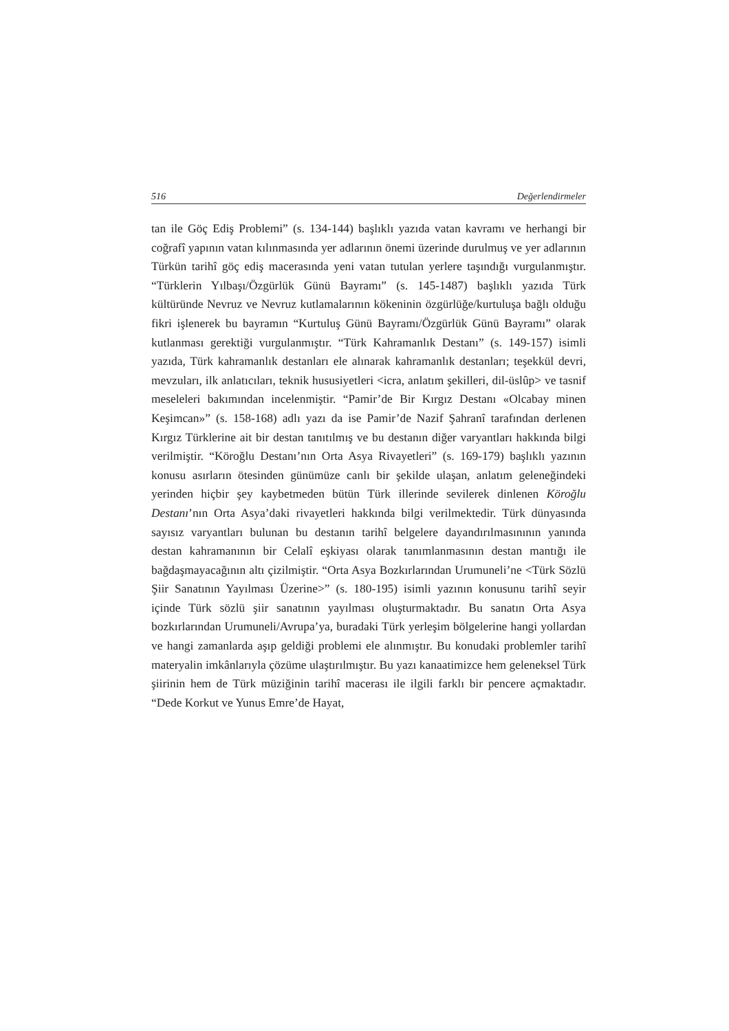516 Değerlendirmeler
tan ile Göç Ediş Problemi” (s. 134-144) başlıklı yazıda vatan kavramı ve herhangi bir coğrafî yapının vatan kılınmasında yer adlarının önemi üzerinde durulmuş ve yer adlarının Türkün tarihî göç ediş macerasında yeni vatan tutulan yerlere taşındığı vurgulanmıştır. “Türklerin Yılbaşı/Özgürlük Günü Bayramı” (s. 145-1487) başlıklı yazıda Türk kültüründe Nevruz ve Nevruz kutlamalarının kökeninin özgürlüğe/kurtuluşa bağlı olduğu fikri işlenerek bu bayramın “Kurtuluş Günü Bayramı/Özgürlük Günü Bayramı” olarak kutlanması gerektiği vurgulanmıştır. “Türk Kahramanlık Destanı” (s. 149-157) isimli yazıda, Türk kahramanlık destanları ele alınarak kahramanlık destanları; teşekkül devri, mevzuları, ilk anlatıcıları, teknik hususiyetleri <icra, anlatım şekilleri, dil-üslûp> ve tasnif meseleleri bakımından incelenmiştir. “Pamir’de Bir Kırgız Destanı «Olcabay minen Keşimcan»” (s. 158-168) adlı yazı da ise Pamir’de Nazif Şahranî tarafından derlenen Kırgız Türklerine ait bir destan tanıtılmış ve bu destanın diğer varyantları hakkında bilgi verilmiştir. “Köroğlu Destanı’nın Orta Asya Rivayetleri” (s. 169-179) başlıklı yazının konusu asırların ötesinden günümüze canlı bir şekilde ulaşan, anlatım geleneğindeki yerinden hiçbir şey kaybetmeden bütün Türk illerinde sevilerek dinlenen Köroğlu Destanı’nın Orta Asya’daki rivayetleri hakkında bilgi verilmektedir. Türk dünyasında sayısız varyantları bulunan bu destanın tarihî belgelere dayandırılmasınının yanında destan kahramanının bir Celalî eşkiyası olarak tanımlanmasının destan mantığı ile bağdaşmayacağının altı çizilmiştir. “Orta Asya Bozkırlarından Urumuneli’ne <Türk Sözlü Şiir Sanatının Yayılması Üzerine>” (s. 180-195) isimli yazının konusunu tarihî seyir içinde Türk sözlü şiir sanatının yayılması oluşturmaktadır. Bu sanatın Orta Asya bozkırlarından Urumuneli/Avrupa’ya, buradaki Türk yerleşim bölgelerine hangi yollardan ve hangi zamanlarda aşıp geldiği problemi ele alınmıştır. Bu konudaki problemler tarihî materyalin imkânlarıyla çözüme ulaştırılmıştır. Bu yazı kanaatimizce hem geleneksel Türk şiirinin hem de Türk müziğinin tarihî macerası ile ilgili farklı bir pencere açmaktadır. “Dede Korkut ve Yunus Emre’de Hayat,